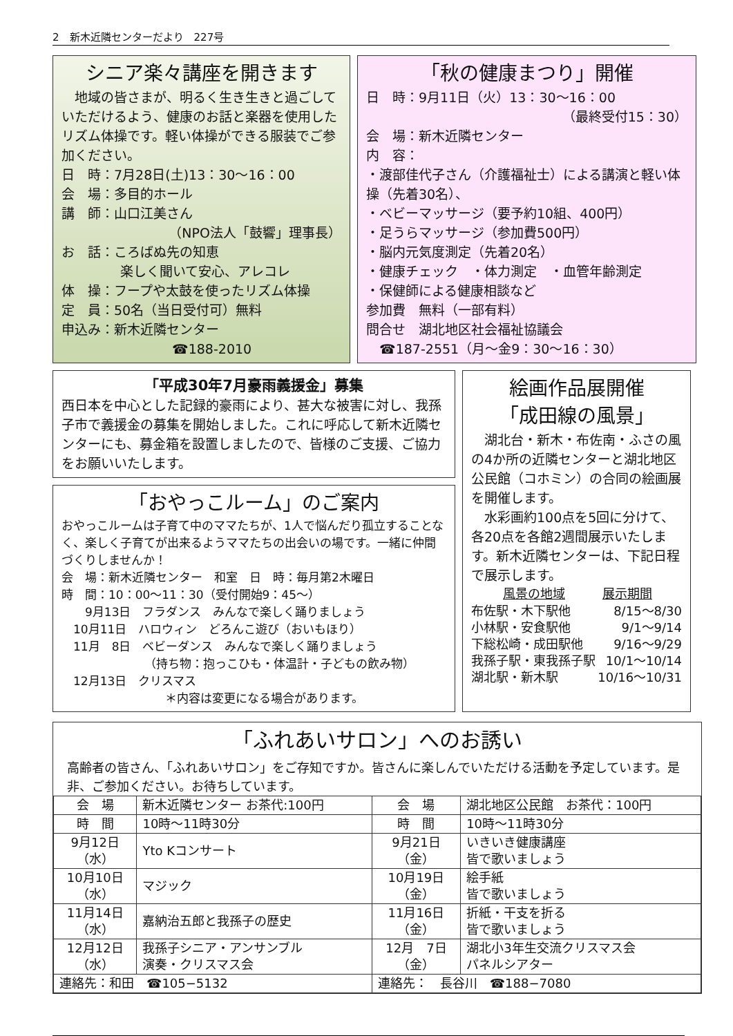2　新木近隣センターだより　227号
シニア楽々講座を開きます
　地域の皆さまが、明るく生き生きと過ごしていただけるよう、健康のお話と楽器を使用したリズム体操です。軽い体操ができる服装でご参加ください。
日　時：7月28日(土)13：30～16：00
会　場：多目的ホール
講　師：山口江美さん
（NPO法人「鼓響」理事長）
お　話：ころばぬ先の知恵
楽しく聞いて安心、アレコレ
体　操：フープや太鼓を使ったリズム体操
定　員：50名（当日受付可）無料
申込み：新木近隣センター
☎188-2010
「秋の健康まつり」開催
日　時：9月11日（火）13：30～16：00
（最終受付15：30）
会　場：新木近隣センター
内　容：
・渡部佳代子さん（介護福祉士）による講演と軽い体操（先着30名）、
・ベビーマッサージ（要予約10組、400円）
・足うらマッサージ（参加費500円）
・脳内元気度測定（先着20名）
・健康チェック　・体力測定　・血管年齢測定
・保健師による健康相談など
参加費　無料（一部有料）
問合せ　湖北地区社会福祉協議会
　☎187-2551（月～金9：30～16：30）
「平成30年7月豪雨義援金」募集
西日本を中心とした記録的豪雨により、甚大な被害に対し、我孫子市で義援金の募集を開始しました。これに呼応して新木近隣センターにも、募金箱を設置しましたので、皆様のご支援、ご協力をお願いいたします。
「おやっこルーム」のご案内
おやっこルームは子育て中のママたちが、1人で悩んだり孤立することなく、楽しく子育てが出来るようママたちの出会いの場です。一緒に仲間づくりしませんか！
会　場：新木近隣センター　和室　日　時：毎月第2木曜日
時　間：10：00～11：30（受付開始9：45～）
　　9月13日　フラダンス　みんなで楽しく踊りましょう
　10月11日　ハロウィン　どろんこ遊び（おいもほり）
　11月　8日　ベビーダンス　みんなで楽しく踊りましょう
（持ち物：抱っこひも・体温計・子どもの飲み物）
　12月13日　クリスマス
＊内容は変更になる場合があります。
絵画作品展開催
「成田線の風景」
　湖北台・新木・布佐南・ふさの風の4か所の近隣センターと湖北地区公民館（コホミン）の合同の絵画展を開催します。
　水彩画約100点を5回に分けて、各20点を各館2週間展示いたします。新木近隣センターは、下記日程で展示します。
| 風景の地域 | 展示期間 |
| 布佐駅・木下駅他 | 8/15～8/30 |
| 小林駅・安食駅他 | 9/1～9/14 |
| 下総松崎・成田駅他 | 9/16～9/29 |
| 我孫子駅・東我孫子駅 | 10/1～10/14 |
| 湖北駅・新木駅 | 10/16～10/31 |
「ふれあいサロン」へのお誘い
高齢者の皆さん、「ふれあいサロン」をご存知ですか。皆さんに楽しんでいただける活動を予定しています。是非、ご参加ください。お待ちしています。
| 会 場 | 新木近隣センター お茶代:100円 | 会 場 | 湖北地区公民館 お茶代：100円 |
| 時 間 | 10時～11時30分 | 時 間 | 10時～11時30分 |
| 9月12日 （水） | Yto Kコンサート | 9月21日 （金） | いきいき健康講座 皆で歌いましょう |
| 10月10日 （水） | マジック | 10月19日 （金） | 絵手紙 皆で歌いましょう |
| 11月14日 （水） | 嘉納治五郎と我孫子の歴史 | 11月16日 （金） | 折紙・干支を折る 皆で歌いましょう |
| 12月12日 （水） | 我孫子シニア・アンサンブル 演奏・クリスマス会 | 12月 7日 （金） | 湖北小3年生交流クリスマス会 パネルシアター |
| 連絡先：和田 ☎105−5132 | | 連絡先： 長谷川 ☎188−7080 | |